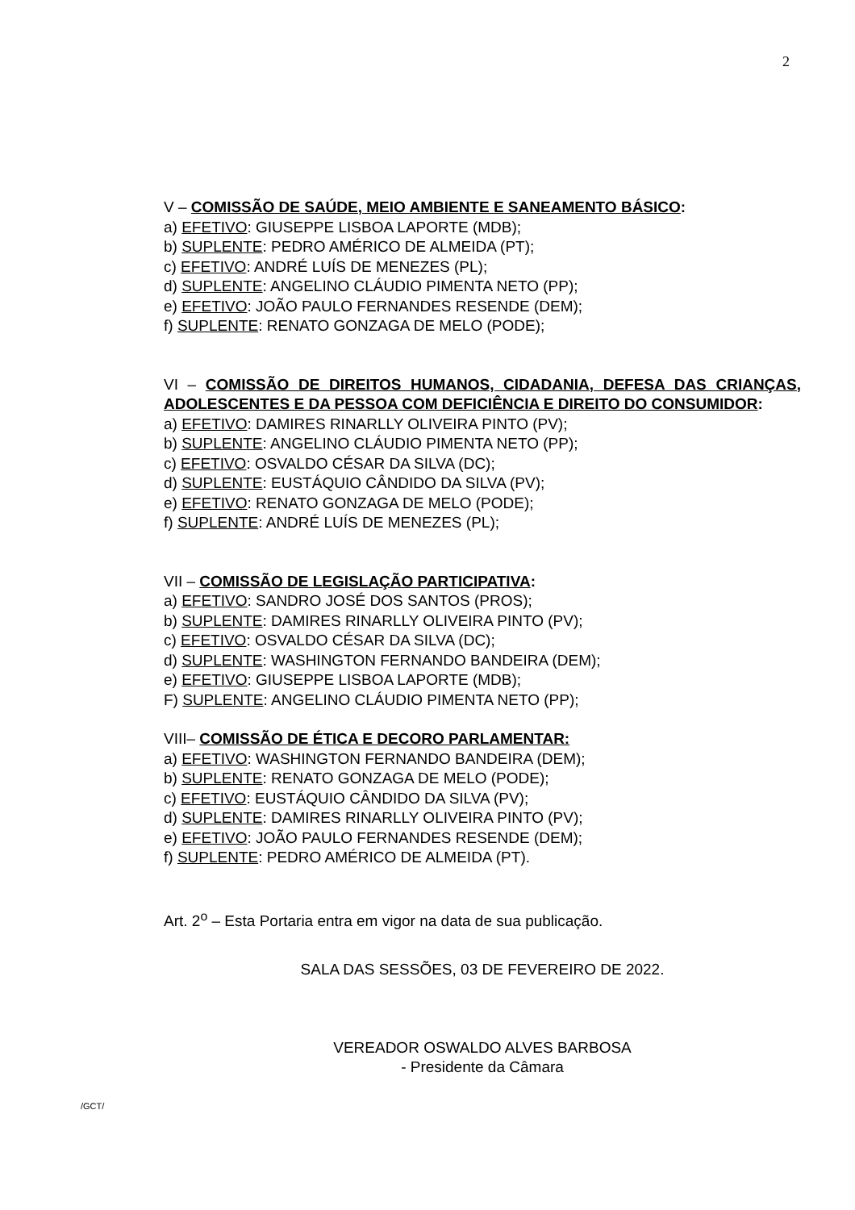2
V – COMISSÃO DE SAÚDE, MEIO AMBIENTE E SANEAMENTO BÁSICO:
a) EFETIVO: GIUSEPPE LISBOA LAPORTE (MDB);
b) SUPLENTE: PEDRO AMÉRICO DE ALMEIDA (PT);
c) EFETIVO: ANDRÉ LUÍS DE MENEZES (PL);
d) SUPLENTE: ANGELINO CLÁUDIO PIMENTA NETO (PP);
e) EFETIVO: JOÃO PAULO FERNANDES RESENDE (DEM);
f) SUPLENTE: RENATO GONZAGA DE MELO (PODE);
VI – COMISSÃO DE DIREITOS HUMANOS, CIDADANIA, DEFESA DAS CRIANÇAS, ADOLESCENTES E DA PESSOA COM DEFICIÊNCIA E DIREITO DO CONSUMIDOR:
a) EFETIVO: DAMIRES RINARLLY OLIVEIRA PINTO (PV);
b) SUPLENTE: ANGELINO CLÁUDIO PIMENTA NETO (PP);
c) EFETIVO: OSVALDO CÉSAR DA SILVA (DC);
d) SUPLENTE: EUSTÁQUIO CÂNDIDO DA SILVA (PV);
e) EFETIVO: RENATO GONZAGA DE MELO (PODE);
f) SUPLENTE: ANDRÉ LUÍS DE MENEZES (PL);
VII – COMISSÃO DE LEGISLAÇÃO PARTICIPATIVA:
a) EFETIVO: SANDRO JOSÉ DOS SANTOS (PROS);
b) SUPLENTE: DAMIRES RINARLLY OLIVEIRA PINTO (PV);
c) EFETIVO: OSVALDO CÉSAR DA SILVA (DC);
d) SUPLENTE: WASHINGTON FERNANDO BANDEIRA (DEM);
e) EFETIVO: GIUSEPPE LISBOA LAPORTE (MDB);
F) SUPLENTE: ANGELINO CLÁUDIO PIMENTA NETO (PP);
VIII– COMISSÃO DE ÉTICA E DECORO PARLAMENTAR:
a) EFETIVO: WASHINGTON FERNANDO BANDEIRA (DEM);
b) SUPLENTE: RENATO GONZAGA DE MELO (PODE);
c) EFETIVO: EUSTÁQUIO CÂNDIDO DA SILVA (PV);
d) SUPLENTE: DAMIRES RINARLLY OLIVEIRA PINTO (PV);
e) EFETIVO: JOÃO PAULO FERNANDES RESENDE (DEM);
f) SUPLENTE: PEDRO AMÉRICO DE ALMEIDA (PT).
Art. 2<sup>o</sup> – Esta Portaria entra em vigor na data de sua publicação.
SALA DAS SESSÕES, 03 DE FEVEREIRO DE 2022.
VEREADOR OSWALDO ALVES BARBOSA
- Presidente da Câmara
/GCT/